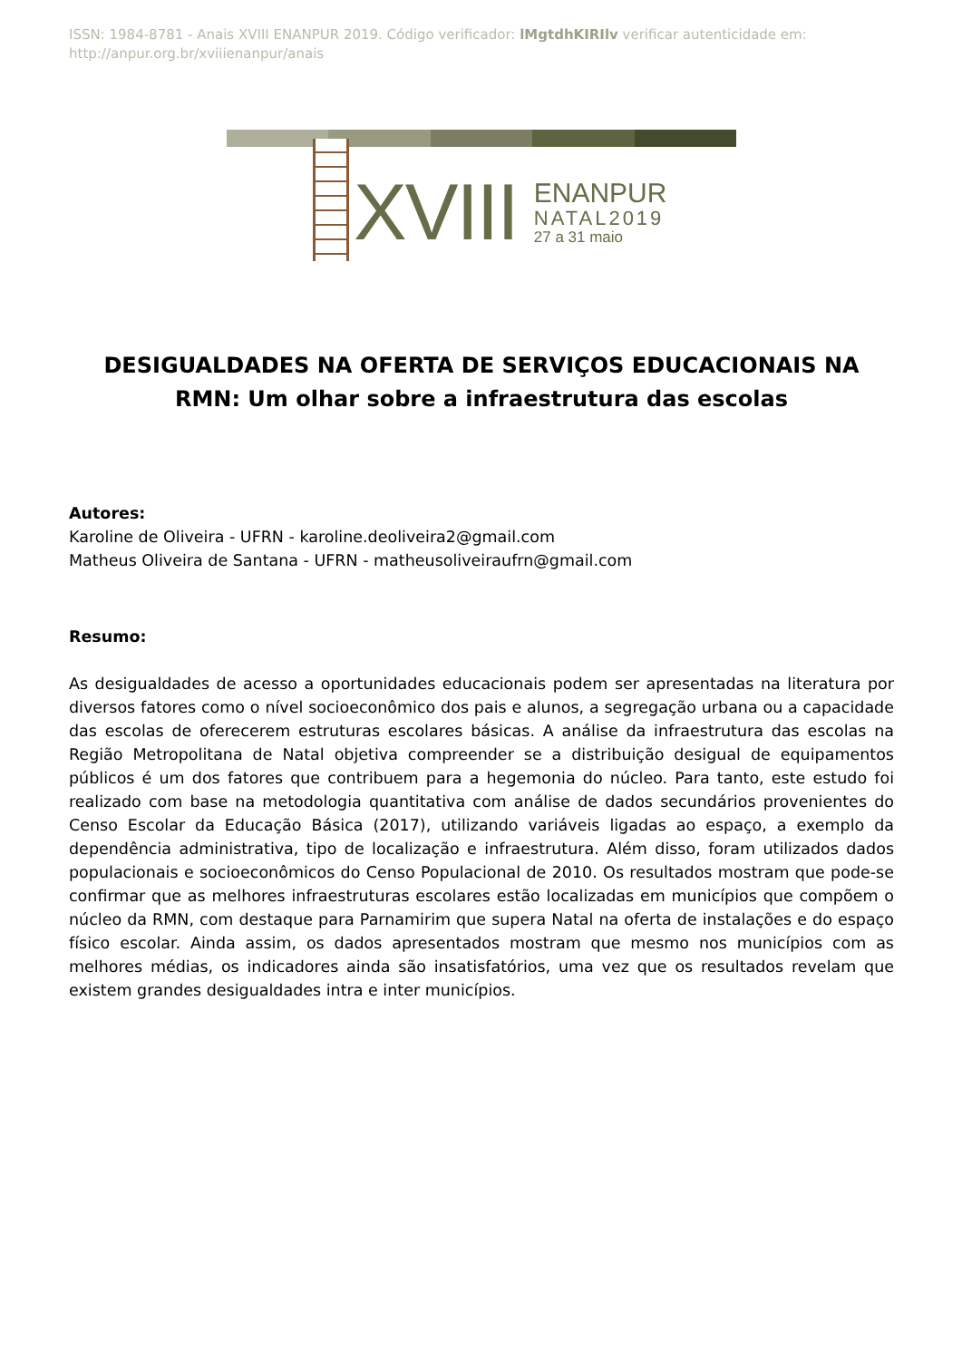ISSN: 1984-8781 - Anais XVIII ENANPUR 2019. Código verificador: lMgtdhKIRIlv verificar autenticidade em: http://anpur.org.br/xviiienanpur/anais
XVIII
ENANPUR
NATAL2019
27 a 31 maio
DESIGUALDADES NA OFERTA DE SERVIÇOS EDUCACIONAIS NA RMN: Um olhar sobre a infraestrutura das escolas
Autores:
Karoline de Oliveira - UFRN - karoline.deoliveira2@gmail.com
Matheus Oliveira de Santana - UFRN - matheusoliveiraufrn@gmail.com
Resumo:
As desigualdades de acesso a oportunidades educacionais podem ser apresentadas na literatura por diversos fatores como o nível socioeconômico dos pais e alunos, a segregação urbana ou a capacidade das escolas de oferecerem estruturas escolares básicas. A análise da infraestrutura das escolas na Região Metropolitana de Natal objetiva compreender se a distribuição desigual de equipamentos públicos é um dos fatores que contribuem para a hegemonia do núcleo. Para tanto, este estudo foi realizado com base na metodologia quantitativa com análise de dados secundários provenientes do Censo Escolar da Educação Básica (2017), utilizando variáveis ligadas ao espaço, a exemplo da dependência administrativa, tipo de localização e infraestrutura. Além disso, foram utilizados dados populacionais e socioeconômicos do Censo Populacional de 2010. Os resultados mostram que pode-se confirmar que as melhores infraestruturas escolares estão localizadas em municípios que compõem o núcleo da RMN, com destaque para Parnamirim que supera Natal na oferta de instalações e do espaço físico escolar. Ainda assim, os dados apresentados mostram que mesmo nos municípios com as melhores médias, os indicadores ainda são insatisfatórios, uma vez que os resultados revelam que existem grandes desigualdades intra e inter municípios.